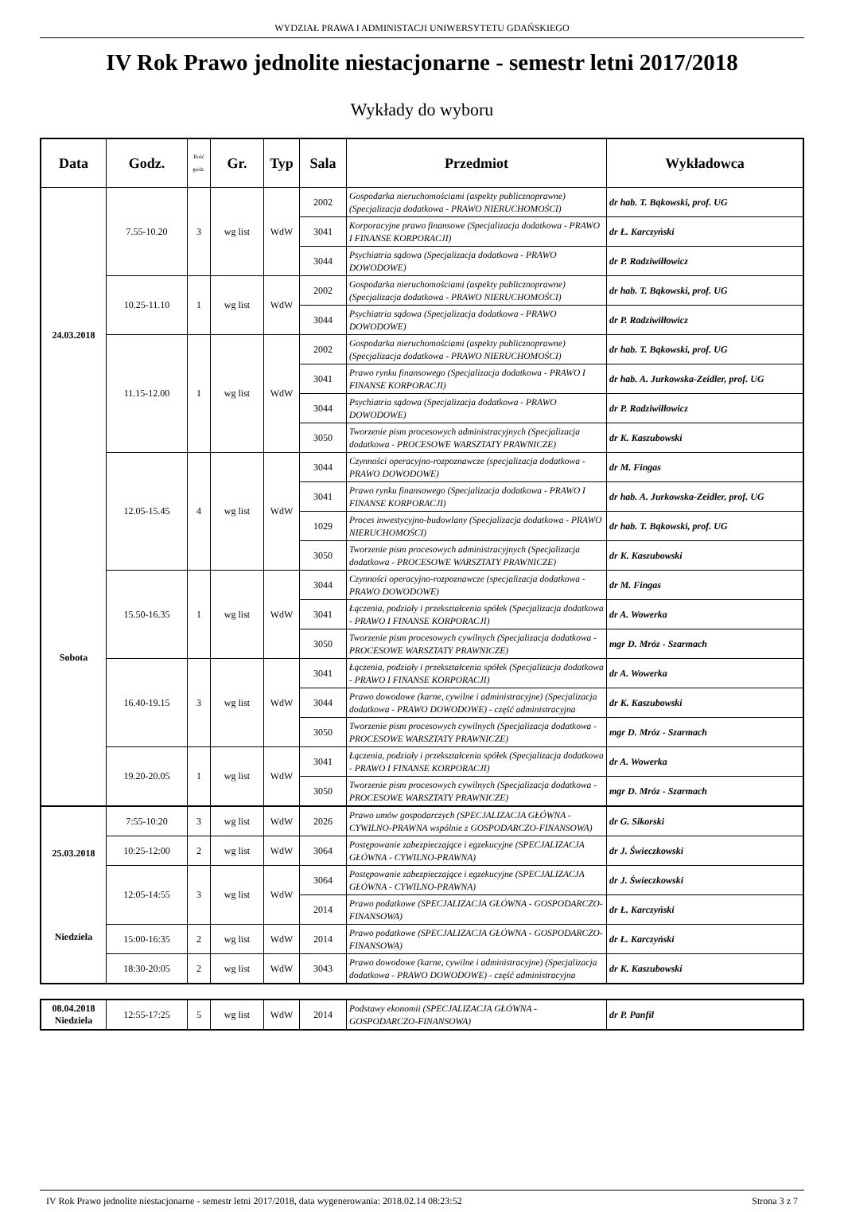WYDZIAŁ PRAWA I ADMINISTACJI UNIWERSYTETU GDAŃSKIEGO
IV Rok Prawo jednolite niestacjonarne - semestr letni 2017/2018
Wykłady do wyboru
| Data | Godz. | Ilość godz. | Gr. | Typ | Sala | Przedmiot | Wykładowca |
| --- | --- | --- | --- | --- | --- | --- | --- |
| 24.03.2018 Sobota | 7.55-10.20 | 3 | wg list | WdW | 2002 | Gospodarka nieruchomościami (aspekty publicznoprawne) (Specjalizacja dodatkowa - PRAWO NIERUCHOMOŚCI) | dr hab. T. Bąkowski, prof. UG |
| | | | | | 3041 | Korporacyjne prawo finansowe (Specjalizacja dodatkowa - PRAWO I FINANSE KORPORACJI) | dr Ł. Karczyński |
| | | | | | 3044 | Psychiatria sądowa (Specjalizacja dodatkowa - PRAWO DOWODOWE) | dr P. Radziwiłłowicz |
| | 10.25-11.10 | 1 | wg list | WdW | 2002 | Gospodarka nieruchomościami (aspekty publicznoprawne) (Specjalizacja dodatkowa - PRAWO NIERUCHOMOŚCI) | dr hab. T. Bąkowski, prof. UG |
| | | | | | 3044 | Psychiatria sądowa (Specjalizacja dodatkowa - PRAWO DOWODOWE) | dr P. Radziwiłłowicz |
| | 11.15-12.00 | 1 | wg list | WdW | 2002 | Gospodarka nieruchomościami (aspekty publicznoprawne) (Specjalizacja dodatkowa - PRAWO NIERUCHOMOŚCI) | dr hab. T. Bąkowski, prof. UG |
| | | | | | 3041 | Prawo rynku finansowego (Specjalizacja dodatkowa - PRAWO I FINANSE KORPORACJI) | dr hab. A. Jurkowska-Zeidler, prof. UG |
| | | | | | 3044 | Psychiatria sądowa (Specjalizacja dodatkowa - PRAWO DOWODOWE) | dr P. Radziwiłłowicz |
| | | | | | 3050 | Tworzenie pism procesowych administracyjnych (Specjalizacja dodatkowa - PROCESOWE WARSZTATY PRAWNICZE) | dr K. Kaszubowski |
| | 12.05-15.45 | 4 | wg list | WdW | 3044 | Czynności operacyjno-rozpoznawcze (specjalizacja dodatkowa - PRAWO DOWODOWE) | dr M. Fingas |
| | | | | | 3041 | Prawo rynku finansowego (Specjalizacja dodatkowa - PRAWO I FINANSE KORPORACJI) | dr hab. A. Jurkowska-Zeidler, prof. UG |
| | | | | | 1029 | Proces inwestycyjno-budowlany (Specjalizacja dodatkowa - PRAWO NIERUCHOMOŚCI) | dr hab. T. Bąkowski, prof. UG |
| | | | | | 3050 | Tworzenie pism procesowych administracyjnych (Specjalizacja dodatkowa - PROCESOWE WARSZTATY PRAWNICZE) | dr K. Kaszubowski |
| | 15.50-16.35 | 1 | wg list | WdW | 3044 | Czynności operacyjno-rozpoznawcze (specjalizacja dodatkowa - PRAWO DOWODOWE) | dr M. Fingas |
| | | | | | 3041 | Łączenia, podziały i przekształcenia spółek (Specjalizacja dodatkowa - PRAWO I FINANSE KORPORACJI) | dr A. Wowerka |
| | | | | | 3050 | Tworzenie pism procesowych cywilnych (Specjalizacja dodatkowa - PROCESOWE WARSZTATY PRAWNICZE) | mgr D. Mróz - Szarmach |
| | 16.40-19.15 | 3 | wg list | WdW | 3041 | Łączenia, podziały i przekształcenia spółek (Specjalizacja dodatkowa - PRAWO I FINANSE KORPORACJI) | dr A. Wowerka |
| | | | | | 3044 | Prawo dowodowe (karne, cywilne i administracyjne) (Specjalizacja dodatkowa - PRAWO DOWODOWE) - część administracyjna | dr K. Kaszubowski |
| | | | | | 3050 | Tworzenie pism procesowych cywilnych (Specjalizacja dodatkowa - PROCESOWE WARSZTATY PRAWNICZE) | mgr D. Mróz - Szarmach |
| | 19.20-20.05 | 1 | wg list | WdW | 3041 | Łączenia, podziały i przekształcenia spółek (Specjalizacja dodatkowa - PRAWO I FINANSE KORPORACJI) | dr A. Wowerka |
| | | | | | 3050 | Tworzenie pism procesowych cywilnych (Specjalizacja dodatkowa - PROCESOWE WARSZTATY PRAWNICZE) | mgr D. Mróz - Szarmach |
| 25.03.2018 Niedziela | 7:55-10:20 | 3 | wg list | WdW | 2026 | Prawo umów gospodarczych (SPECJALIZACJA GŁÓWNA - CYWILNO-PRAWNA wspólnie z GOSPODARCZO-FINANSOWA) | dr G. Sikorski |
| | 10:25-12:00 | 2 | wg list | WdW | 3064 | Postępowanie zabezpieczające i egzekucyjne (SPECJALIZACJA GŁÓWNA - CYWILNO-PRAWNA) | dr J. Świeczkowski |
| | 12:05-14:55 | 3 | wg list | WdW | 3064 | Postępowanie zabezpieczające i egzekucyjne (SPECJALIZACJA GŁÓWNA - CYWILNO-PRAWNA) | dr J. Świeczkowski |
| | | | | | 2014 | Prawo podatkowe (SPECJALIZACJA GŁÓWNA - GOSPODARCZO-FINANSOWA) | dr Ł. Karczyński |
| | 15:00-16:35 | 2 | wg list | WdW | 2014 | Prawo podatkowe (SPECJALIZACJA GŁÓWNA - GOSPODARCZO-FINANSOWA) | dr Ł. Karczyński |
| | 18:30-20:05 | 2 | wg list | WdW | 3043 | Prawo dowodowe (karne, cywilne i administracyjne) (Specjalizacja dodatkowa - PRAWO DOWODOWE) - część administracyjna | dr K. Kaszubowski |
| 08.04.2018 Niedziela | 12:55-17:25 | 5 | wg list | WdW | 2014 | Podstawy ekonomii (SPECJALIZACJA GŁÓWNA - GOSPODARCZO-FINANSOWA) | dr P. Panfil |
IV Rok Prawo jednolite niestacjonarne - semestr letni 2017/2018, data wygenerowania: 2018.02.14 08:23:52 Strona 3 z 7